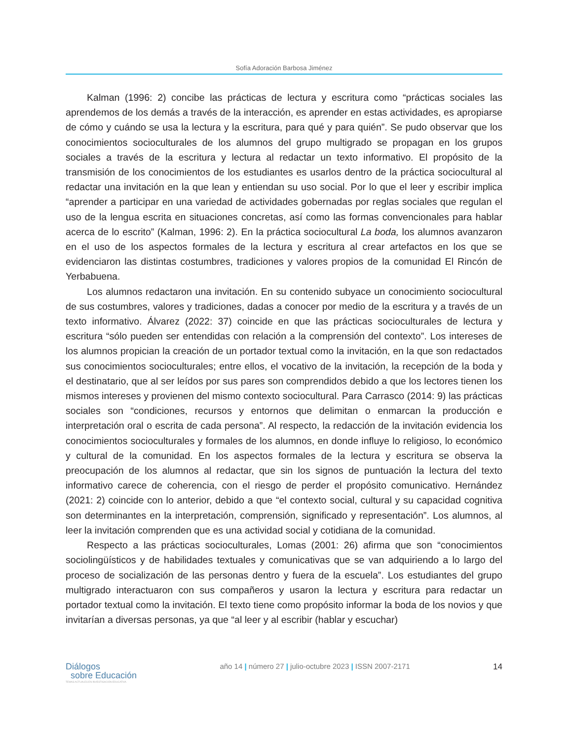Sofía Adoración Barbosa Jiménez
Kalman (1996: 2) concibe las prácticas de lectura y escritura como “prácticas sociales las aprendemos de los demás a través de la interacción, es aprender en estas actividades, es apropiarse de cómo y cuándo se usa la lectura y la escritura, para qué y para quién”. Se pudo observar que los conocimientos socioculturales de los alumnos del grupo multigrado se propagan en los grupos sociales a través de la escritura y lectura al redactar un texto informativo. El propósito de la transmisión de los conocimientos de los estudiantes es usarlos dentro de la práctica sociocultural al redactar una invitación en la que lean y entiendan su uso social. Por lo que el leer y escribir implica “aprender a participar en una variedad de actividades gobernadas por reglas sociales que regulan el uso de la lengua escrita en situaciones concretas, así como las formas convencionales para hablar acerca de lo escrito” (Kalman, 1996: 2). En la práctica sociocultural La boda, los alumnos avanzaron en el uso de los aspectos formales de la lectura y escritura al crear artefactos en los que se evidenciaron las distintas costumbres, tradiciones y valores propios de la comunidad El Rincón de Yerbabuena.
Los alumnos redactaron una invitación. En su contenido subyace un conocimiento sociocultural de sus costumbres, valores y tradiciones, dadas a conocer por medio de la escritura y a través de un texto informativo. Álvarez (2022: 37) coincide en que las prácticas socioculturales de lectura y escritura “sólo pueden ser entendidas con relación a la comprensión del contexto”. Los intereses de los alumnos propician la creación de un portador textual como la invitación, en la que son redactados sus conocimientos socioculturales; entre ellos, el vocativo de la invitación, la recepción de la boda y el destinatario, que al ser leídos por sus pares son comprendidos debido a que los lectores tienen los mismos intereses y provienen del mismo contexto sociocultural. Para Carrasco (2014: 9) las prácticas sociales son “condiciones, recursos y entornos que delimitan o enmarcan la producción e interpretación oral o escrita de cada persona”. Al respecto, la redacción de la invitación evidencia los conocimientos socioculturales y formales de los alumnos, en donde influye lo religioso, lo económico y cultural de la comunidad. En los aspectos formales de la lectura y escritura se observa la preocupación de los alumnos al redactar, que sin los signos de puntuación la lectura del texto informativo carece de coherencia, con el riesgo de perder el propósito comunicativo. Hernández (2021: 2) coincide con lo anterior, debido a que “el contexto social, cultural y su capacidad cognitiva son determinantes en la interpretación, comprensión, significado y representación”. Los alumnos, al leer la invitación comprenden que es una actividad social y cotidiana de la comunidad.
Respecto a las prácticas socioculturales, Lomas (2001: 26) afirma que son “conocimientos sociolingüísticos y de habilidades textuales y comunicativas que se van adquiriendo a lo largo del proceso de socialización de las personas dentro y fuera de la escuela”. Los estudiantes del grupo multigrado interactuaron con sus compañeros y usaron la lectura y escritura para redactar un portador textual como la invitación. El texto tiene como propósito informar la boda de los novios y que invitarían a diversas personas, ya que “al leer y al escribir (hablar y escuchar)
Diálogos
sobre Educación
TEMAS ACTUALES EN INVESTIGACIÓN EDUCATIVA
año 14 | número 27 | julio-octubre 2023 | ISSN 2007-2171
14